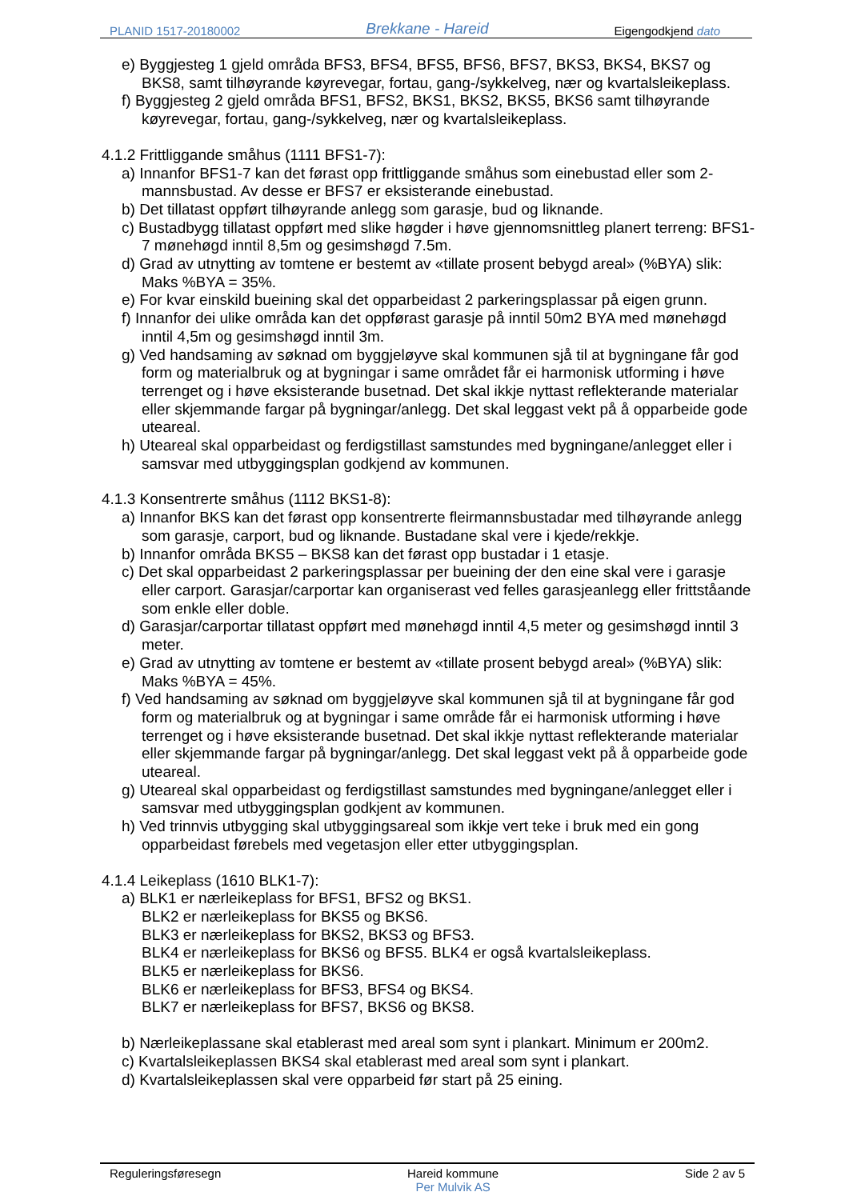PLANID 1517-20180002 Brekkane - Hareid Eigengodkjend dato
e) Byggjesteg 1 gjeld områda BFS3, BFS4, BFS5, BFS6, BFS7, BKS3, BKS4, BKS7 og BKS8, samt tilhøyrande køyrevegar, fortau, gang-/sykkelveg, nær og kvartalsleikeplass.
f) Byggjesteg 2 gjeld områda BFS1, BFS2, BKS1, BKS2, BKS5, BKS6 samt tilhøyrande køyrevegar, fortau, gang-/sykkelveg, nær og kvartalsleikeplass.
4.1.2 Frittliggande småhus (1111 BFS1-7):
a) Innanfor BFS1-7 kan det førast opp frittliggande småhus som einebustad eller som 2-mannsbustad. Av desse er BFS7 er eksisterande einebustad.
b) Det tillatast oppført tilhøyrande anlegg som garasje, bud og liknande.
c) Bustadbygg tillatast oppført med slike høgder i høve gjennomsnittleg planert terreng: BFS1-7 mønehøgd inntil 8,5m og gesimshøgd 7.5m.
d) Grad av utnytting av tomtene er bestemt av «tillate prosent bebygd areal» (%BYA) slik: Maks %BYA = 35%.
e) For kvar einskild bueining skal det opparbeidast 2 parkeringsplassar på eigen grunn.
f) Innanfor dei ulike områda kan det oppførast garasje på inntil 50m2 BYA med mønehøgd inntil 4,5m og gesimshøgd inntil 3m.
g) Ved handsaming av søknad om byggjeløyve skal kommunen sjå til at bygningane får god form og materialbruk og at bygningar i same området får ei harmonisk utforming i høve terrenget og i høve eksisterande busetnad. Det skal ikkje nyttast reflekterande materialar eller skjemmande fargar på bygningar/anlegg. Det skal leggast vekt på å opparbeide gode uteareal.
h) Uteareal skal opparbeidast og ferdigstillast samstundes med bygningane/anlegget eller i samsvar med utbyggingsplan godkjend av kommunen.
4.1.3 Konsentrerte småhus (1112 BKS1-8):
a) Innanfor BKS kan det førast opp konsentrerte fleirmannsbustadar med tilhøyrande anlegg som garasje, carport, bud og liknande. Bustadane skal vere i kjede/rekkje.
b) Innanfor områda BKS5 – BKS8 kan det førast opp bustadar i 1 etasje.
c) Det skal opparbeidast 2 parkeringsplassar per bueining der den eine skal vere i garasje eller carport. Garasjar/carportar kan organiserast ved felles garasjeanlegg eller frittståande som enkle eller doble.
d) Garasjar/carportar tillatast oppført med mønehøgd inntil 4,5 meter og gesimshøgd inntil 3 meter.
e) Grad av utnytting av tomtene er bestemt av «tillate prosent bebygd areal» (%BYA) slik: Maks %BYA = 45%.
f) Ved handsaming av søknad om byggjeløyve skal kommunen sjå til at bygningane får god form og materialbruk og at bygningar i same område får ei harmonisk utforming i høve terrenget og i høve eksisterande busetnad. Det skal ikkje nyttast reflekterande materialar eller skjemmande fargar på bygningar/anlegg. Det skal leggast vekt på å opparbeide gode uteareal.
g) Uteareal skal opparbeidast og ferdigstillast samstundes med bygningane/anlegget eller i samsvar med utbyggingsplan godkjent av kommunen.
h) Ved trinnvis utbygging skal utbyggingsareal som ikkje vert teke i bruk med ein gong opparbeidast førebels med vegetasjon eller etter utbyggingsplan.
4.1.4 Leikeplass (1610 BLK1-7):
a) BLK1 er nærleikeplass for BFS1, BFS2 og BKS1.
BLK2 er nærleikeplass for BKS5 og BKS6.
BLK3 er nærleikeplass for BKS2, BKS3 og BFS3.
BLK4 er nærleikeplass for BKS6 og BFS5. BLK4 er også kvartalsleikeplass.
BLK5 er nærleikeplass for BKS6.
BLK6 er nærleikeplass for BFS3, BFS4 og BKS4.
BLK7 er nærleikeplass for BFS7, BKS6 og BKS8.
b) Nærleikeplassane skal etablerast med areal som synt i plankart. Minimum er 200m2.
c) Kvartalsleikeplassen BKS4 skal etablerast med areal som synt i plankart.
d) Kvartalsleikeplassen skal vere opparbeid før start på 25 eining.
Reguleringsføresegn Hareid kommune
Per Mulvik AS Side 2 av 5